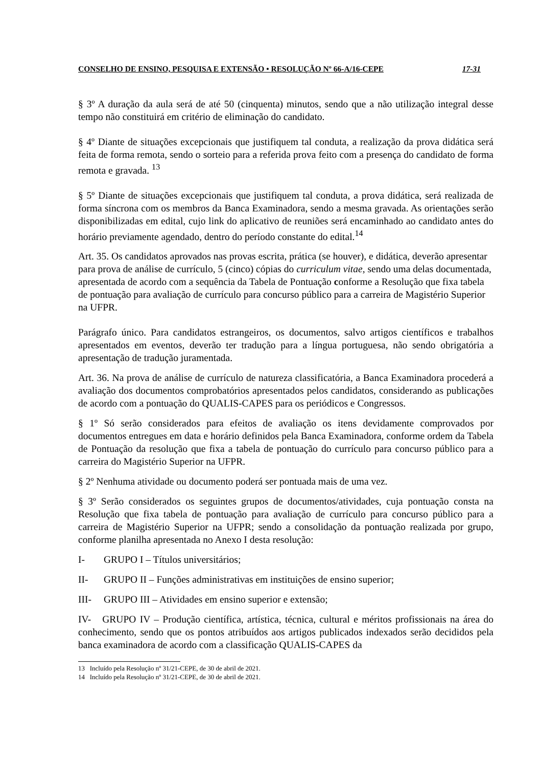CONSELHO DE ENSINO, PESQUISA E EXTENSÃO • RESOLUÇÃO Nº 66-A/16-CEPE 17-31
§ 3º A duração da aula será de até 50 (cinquenta) minutos, sendo que a não utilização integral desse tempo não constituirá em critério de eliminação do candidato.
§ 4º Diante de situações excepcionais que justifiquem tal conduta, a realização da prova didática será feita de forma remota, sendo o sorteio para a referida prova feito com a presença do candidato de forma remota e gravada. <sup>13</sup>
§ 5º Diante de situações excepcionais que justifiquem tal conduta, a prova didática, será realizada de forma síncrona com os membros da Banca Examinadora, sendo a mesma gravada. As orientações serão disponibilizadas em edital, cujo link do aplicativo de reuniões será encaminhado ao candidato antes do horário previamente agendado, dentro do período constante do edital.<sup>14</sup>
Art. 35. Os candidatos aprovados nas provas escrita, prática (se houver), e didática, deverão apresentar para prova de análise de currículo, 5 (cinco) cópias do curriculum vitae, sendo uma delas documentada, apresentada de acordo com a sequência da Tabela de Pontuação conforme a Resolução que fixa tabela de pontuação para avaliação de currículo para concurso público para a carreira de Magistério Superior na UFPR.
Parágrafo único. Para candidatos estrangeiros, os documentos, salvo artigos científicos e trabalhos apresentados em eventos, deverão ter tradução para a língua portuguesa, não sendo obrigatória a apresentação de tradução juramentada.
Art. 36. Na prova de análise de currículo de natureza classificatória, a Banca Examinadora procederá a avaliação dos documentos comprobatórios apresentados pelos candidatos, considerando as publicações de acordo com a pontuação do QUALIS-CAPES para os periódicos e Congressos.
§ 1º Só serão considerados para efeitos de avaliação os itens devidamente comprovados por documentos entregues em data e horário definidos pela Banca Examinadora, conforme ordem da Tabela de Pontuação da resolução que fixa a tabela de pontuação do currículo para concurso público para a carreira do Magistério Superior na UFPR.
§ 2º Nenhuma atividade ou documento poderá ser pontuada mais de uma vez.
§ 3º Serão considerados os seguintes grupos de documentos/atividades, cuja pontuação consta na Resolução que fixa tabela de pontuação para avaliação de currículo para concurso público para a carreira de Magistério Superior na UFPR; sendo a consolidação da pontuação realizada por grupo, conforme planilha apresentada no Anexo I desta resolução:
I- GRUPO I – Títulos universitários;
II- GRUPO II – Funções administrativas em instituições de ensino superior;
III- GRUPO III – Atividades em ensino superior e extensão;
IV- GRUPO IV – Produção científica, artística, técnica, cultural e méritos profissionais na área do conhecimento, sendo que os pontos atribuídos aos artigos publicados indexados serão decididos pela banca examinadora de acordo com a classificação QUALIS-CAPES da
13 Incluído pela Resolução nº 31/21-CEPE, de 30 de abril de 2021.
14 Incluído pela Resolução nº 31/21-CEPE, de 30 de abril de 2021.